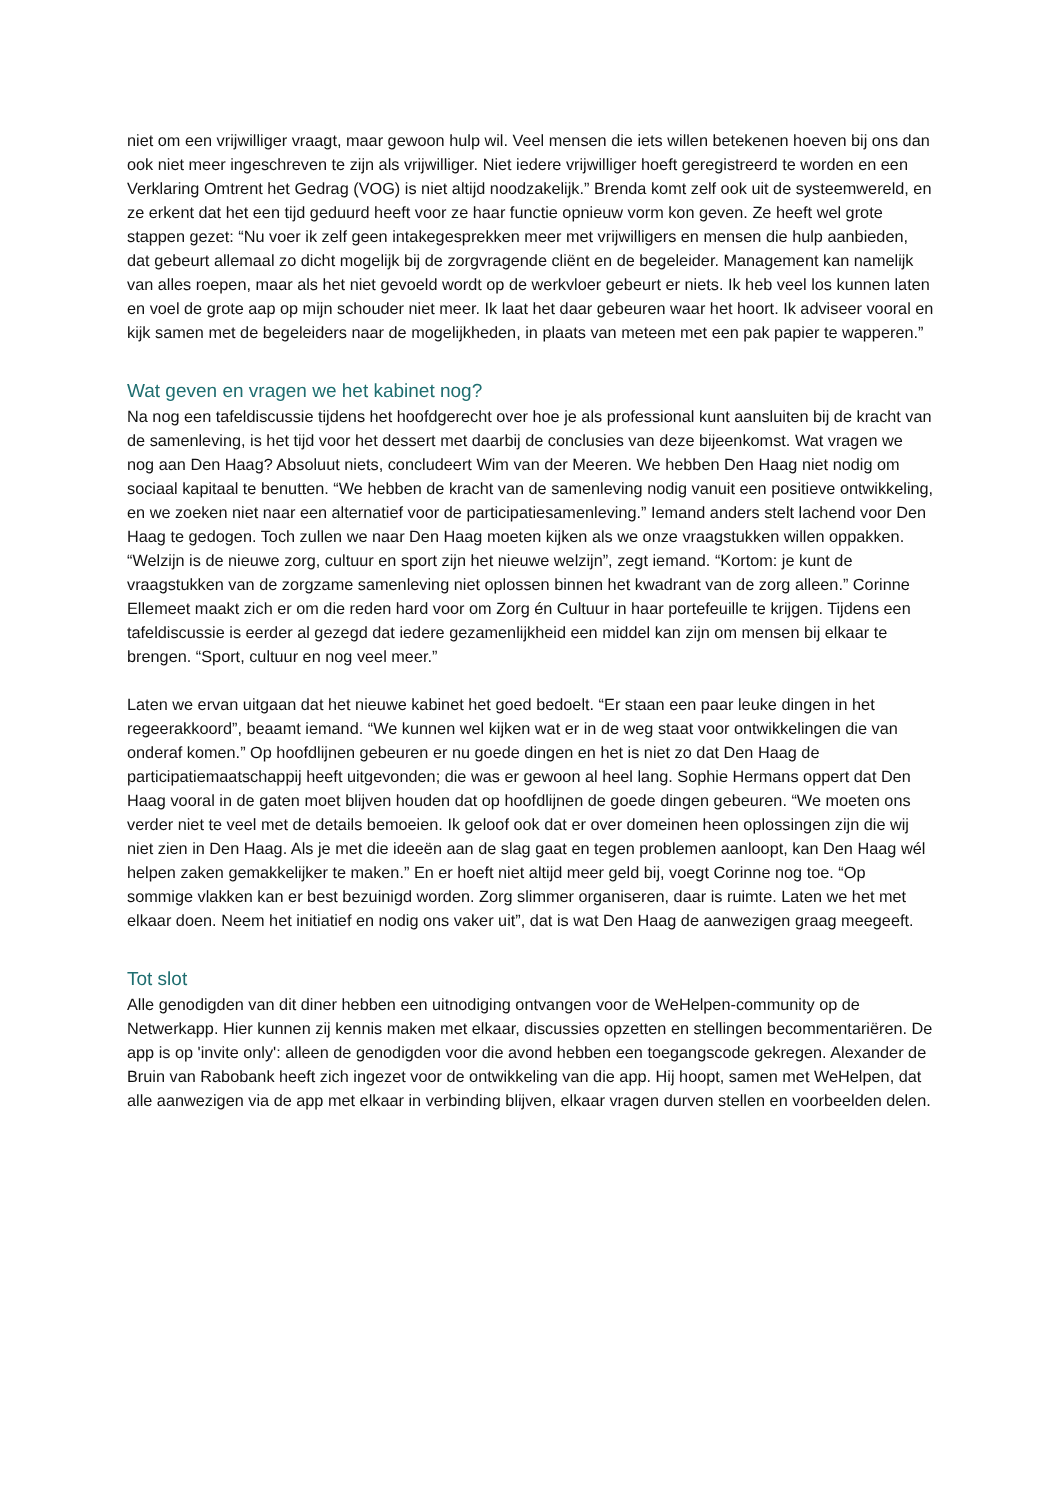niet om een vrijwilliger vraagt, maar gewoon hulp wil. Veel mensen die iets willen betekenen hoeven bij ons dan ook niet meer ingeschreven te zijn als vrijwilliger. Niet iedere vrijwilliger hoeft geregistreerd te worden en een Verklaring Omtrent het Gedrag (VOG) is niet altijd noodzakelijk.” Brenda komt zelf ook uit de systeemwereld, en ze erkent dat het een tijd geduurd heeft voor ze haar functie opnieuw vorm kon geven. Ze heeft wel grote stappen gezet: “Nu voer ik zelf geen intakegesprekken meer met vrijwilligers en mensen die hulp aanbieden, dat gebeurt allemaal zo dicht mogelijk bij de zorgvragende cliënt en de begeleider. Management kan namelijk van alles roepen, maar als het niet gevoeld wordt op de werkvloer gebeurt er niets. Ik heb veel los kunnen laten en voel de grote aap op mijn schouder niet meer. Ik laat het daar gebeuren waar het hoort. Ik adviseer vooral en kijk samen met de begeleiders naar de mogelijkheden, in plaats van meteen met een pak papier te wapperen.”
Wat geven en vragen we het kabinet nog?
Na nog een tafeldiscussie tijdens het hoofdgerecht over hoe je als professional kunt aansluiten bij de kracht van de samenleving, is het tijd voor het dessert met daarbij de conclusies van deze bijeenkomst. Wat vragen we nog aan Den Haag? Absoluut niets, concludeert Wim van der Meeren. We hebben Den Haag niet nodig om sociaal kapitaal te benutten. “We hebben de kracht van de samenleving nodig vanuit een positieve ontwikkeling, en we zoeken niet naar een alternatief voor de participatiesamenleving.” Iemand anders stelt lachend voor Den Haag te gedogen. Toch zullen we naar Den Haag moeten kijken als we onze vraagstukken willen oppakken. “Welzijn is de nieuwe zorg, cultuur en sport zijn het nieuwe welzijn”, zegt iemand. “Kortom: je kunt de vraagstukken van de zorgzame samenleving niet oplossen binnen het kwadrant van de zorg alleen.” Corinne Ellemeet maakt zich er om die reden hard voor om Zorg én Cultuur in haar portefeuille te krijgen. Tijdens een tafeldiscussie is eerder al gezegd dat iedere gezamenlijkheid een middel kan zijn om mensen bij elkaar te brengen. “Sport, cultuur en nog veel meer.”
Laten we ervan uitgaan dat het nieuwe kabinet het goed bedoelt. “Er staan een paar leuke dingen in het regeerakkoord”, beaamt iemand. “We kunnen wel kijken wat er in de weg staat voor ontwikkelingen die van onderaf komen.” Op hoofdlijnen gebeuren er nu goede dingen en het is niet zo dat Den Haag de participatiemaatschappij heeft uitgevonden; die was er gewoon al heel lang. Sophie Hermans oppert dat Den Haag vooral in de gaten moet blijven houden dat op hoofdlijnen de goede dingen gebeuren. “We moeten ons verder niet te veel met de details bemoeien. Ik geloof ook dat er over domeinen heen oplossingen zijn die wij niet zien in Den Haag. Als je met die ideeën aan de slag gaat en tegen problemen aanloopt, kan Den Haag wél helpen zaken gemakkelijker te maken.” En er hoeft niet altijd meer geld bij, voegt Corinne nog toe. “Op sommige vlakken kan er best bezuinigd worden. Zorg slimmer organiseren, daar is ruimte. Laten we het met elkaar doen. Neem het initiatief en nodig ons vaker uit”, dat is wat Den Haag de aanwezigen graag meegeeft.
Tot slot
Alle genodigden van dit diner hebben een uitnodiging ontvangen voor de WeHelpen-community op de Netwerkapp. Hier kunnen zij kennis maken met elkaar, discussies opzetten en stellingen becommentariëren. De app is op 'invite only': alleen de genodigden voor die avond hebben een toegangscode gekregen. Alexander de Bruin van Rabobank heeft zich ingezet voor de ontwikkeling van die app. Hij hoopt, samen met WeHelpen, dat alle aanwezigen via de app met elkaar in verbinding blijven, elkaar vragen durven stellen en voorbeelden delen.